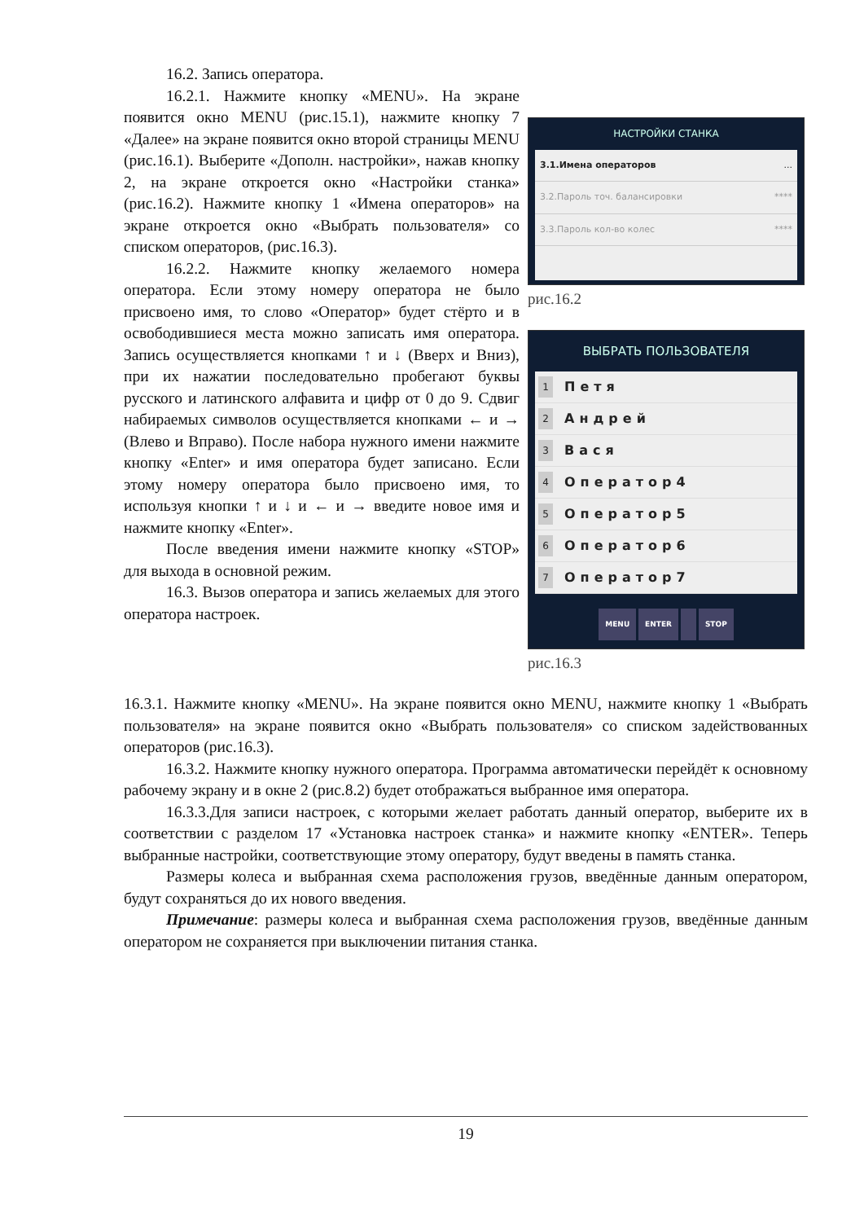16.2. Запись оператора.
16.2.1. Нажмите кнопку «MENU». На экране появится окно MENU (рис.15.1), нажмите кнопку 7 «Далее» на экране появится окно второй страницы MENU (рис.16.1). Выберите «Дополн. настройки», нажав кнопку 2, на экране откроется окно «Настройки станка» (рис.16.2). Нажмите кнопку 1 «Имена операторов» на экране откроется окно «Выбрать пользователя» со списком операторов, (рис.16.3).
16.2.2. Нажмите кнопку желаемого номера оператора. Если этому номеру оператора не было присвоено имя, то слово «Оператор» будет стёрто и в освободившиеся места можно записать имя оператора. Запись осуществляется кнопками ↑ и ↓ (Вверх и Вниз), при их нажатии последовательно пробегают буквы русского и латинского алфавита и цифр от 0 до 9. Сдвиг набираемых символов осуществляется кнопками ← и → (Влево и Вправо). После набора нужного имени нажмите кнопку «Enter» и имя оператора будет записано. Если этому номеру оператора было присвоено имя, то используя кнопки ↑ и ↓ и ← и → введите новое имя и нажмите кнопку «Enter».
После введения имени нажмите кнопку «STOP» для выхода в основной режим.
16.3. Вызов оператора и запись желаемых для этого оператора настроек.
НАСТРОЙКИ СТАНКА
3.1.Имена операторов...
3.2.Пароль точ. балансировки ****
3.3.Пароль кол-во колес ****
рис.16.2
ВЫБРАТЬ ПОЛЬЗОВАТЕЛЯ
1 Петя
2 Андрей
3 Вася
4 Оператор4
5 Оператор5
6 Оператор6
7 Оператор7
MENU ENTER STOP
рис.16.3
16.3.1. Нажмите кнопку «MENU». На экране появится окно MENU, нажмите кнопку 1 «Выбрать пользователя» на экране появится окно «Выбрать пользователя» со списком задействованных операторов (рис.16.3).
16.3.2. Нажмите кнопку нужного оператора. Программа автоматически перейдёт к основному рабочему экрану и в окне 2 (рис.8.2) будет отображаться выбранное имя оператора.
16.3.3.Для записи настроек, с которыми желает работать данный оператор, выберите их в соответствии с разделом 17 «Установка настроек станка» и нажмите кнопку «ENTER». Теперь выбранные настройки, соответствующие этому оператору, будут введены в память станка.
Размеры колеса и выбранная схема расположения грузов, введённые данным оператором, будут сохраняться до их нового введения.
Примечание: размеры колеса и выбранная схема расположения грузов, введённые данным оператором не сохраняется при выключении питания станка.
19